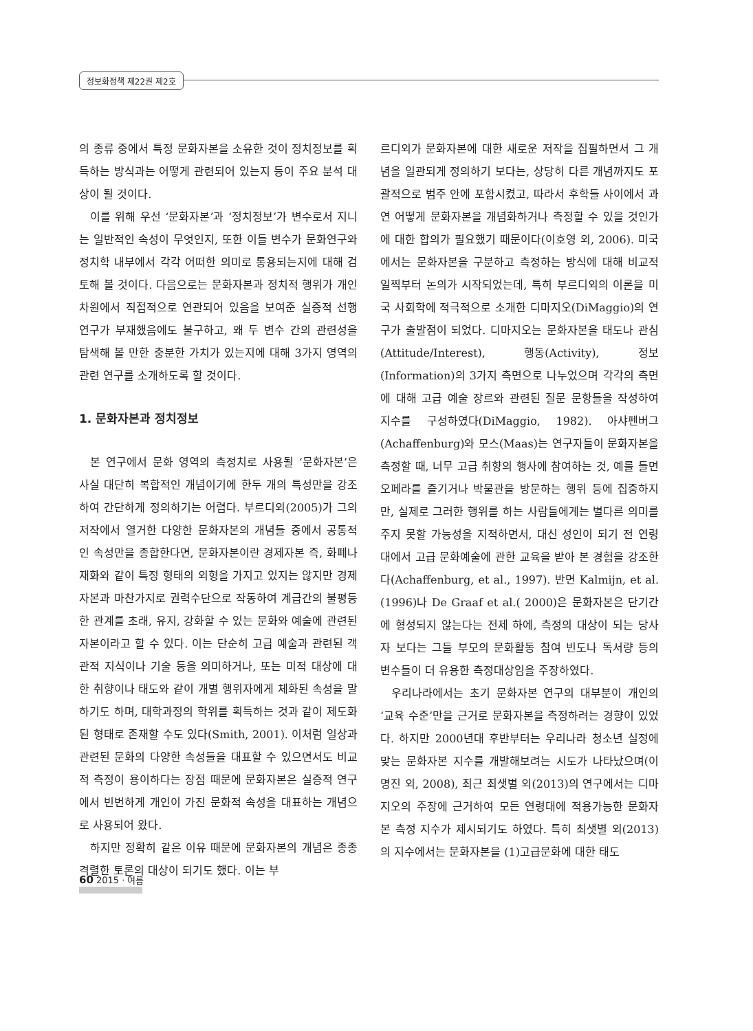정보화정책 제22권 제2호
의 종류 중에서 특정 문화자본을 소유한 것이 정치정보를 획득하는 방식과는 어떻게 관련되어 있는지 등이 주요 분석 대상이 될 것이다.
이를 위해 우선 ‘문화자본’과 ‘정치정보’가 변수로서 지니는 일반적인 속성이 무엇인지, 또한 이들 변수가 문화연구와 정치학 내부에서 각각 어떠한 의미로 통용되는지에 대해 검토해 볼 것이다. 다음으로는 문화자본과 정치적 행위가 개인차원에서 직접적으로 연관되어 있음을 보여준 실증적 선행연구가 부재했음에도 불구하고, 왜 두 변수 간의 관련성을 탐색해 볼 만한 충분한 가치가 있는지에 대해 3가지 영역의 관련 연구를 소개하도록 할 것이다.
1. 문화자본과 정치정보
본 연구에서 문화 영역의 측정치로 사용될 ‘문화자본’은 사실 대단히 복합적인 개념이기에 한두 개의 특성만을 강조하여 간단하게 정의하기는 어렵다. 부르디외(2005)가 그의 저작에서 열거한 다양한 문화자본의 개념들 중에서 공통적인 속성만을 종합한다면, 문화자본이란 경제자본 즉, 화폐나 재화와 같이 특정 형태의 외형을 가지고 있지는 않지만 경제자본과 마찬가지로 권력수단으로 작동하여 계급간의 불평등한 관계를 초래, 유지, 강화할 수 있는 문화와 예술에 관련된 자본이라고 할 수 있다. 이는 단순히 고급 예술과 관련된 객관적 지식이나 기술 등을 의미하거나, 또는 미적 대상에 대한 취향이나 태도와 같이 개별 행위자에게 체화된 속성을 말하기도 하며, 대학과정의 학위를 획득하는 것과 같이 제도화된 형태로 존재할 수도 있다(Smith, 2001). 이처럼 일상과 관련된 문화의 다양한 속성들을 대표할 수 있으면서도 비교적 측정이 용이하다는 장점 때문에 문화자본은 실증적 연구에서 빈번하게 개인이 가진 문화적 속성을 대표하는 개념으로 사용되어 왔다.
하지만 정확히 같은 이유 때문에 문화자본의 개념은 종종 격렬한 토론의 대상이 되기도 했다. 이는 부
르디외가 문화자본에 대한 새로운 저작을 집필하면서 그 개념을 일관되게 정의하기 보다는, 상당히 다른 개념까지도 포괄적으로 범주 안에 포함시켰고, 따라서 후학들 사이에서 과연 어떻게 문화자본을 개념화하거나 측정할 수 있을 것인가에 대한 합의가 필요했기 때문이다(이호영 외, 2006). 미국에서는 문화자본을 구분하고 측정하는 방식에 대해 비교적 일찍부터 논의가 시작되었는데, 특히 부르디외의 이론을 미국 사회학에 적극적으로 소개한 디마지오(DiMaggio)의 연구가 출발점이 되었다. 디마지오는 문화자본을 태도나 관심(Attitude/Interest), 행동(Activity), 정보(Information)의 3가지 측면으로 나누었으며 각각의 측면에 대해 고급 예술 장르와 관련된 질문 문항들을 작성하여 지수를 구성하였다(DiMaggio, 1982). 아샤펜버그(Achaffenburg)와 모스(Maas)는 연구자들이 문화자본을 측정할 때, 너무 고급 취향의 행사에 참여하는 것, 예를 들면 오페라를 즐기거나 박물관을 방문하는 행위 등에 집중하지만, 실제로 그러한 행위를 하는 사람들에게는 별다른 의미를 주지 못할 가능성을 지적하면서, 대신 성인이 되기 전 연령대에서 고급 문화예술에 관한 교육을 받아 본 경험을 강조한다(Achaffenburg, et al., 1997). 반면 Kalmijn, et al.(1996)나 De Graaf et al.( 2000)은 문화자본은 단기간에 형성되지 않는다는 전제 하에, 측정의 대상이 되는 당사자 보다는 그들 부모의 문화활동 참여 빈도나 독서량 등의 변수들이 더 유용한 측정대상임을 주장하였다.
우리나라에서는 초기 문화자본 연구의 대부분이 개인의 ‘교육 수준’만을 근거로 문화자본을 측정하려는 경향이 있었다. 하지만 2000년대 후반부터는 우리나라 청소년 실정에 맞는 문화자본 지수를 개발해보려는 시도가 나타났으며(이명진 외, 2008), 최근 최샛별 외(2013)의 연구에서는 디마지오의 주장에 근거하여 모든 연령대에 적용가능한 문화자본 측정 지수가 제시되기도 하였다. 특히 최샛별 외(2013)의 지수에서는 문화자본을 (1)고급문화에 대한 태도
60 2015 · 여름